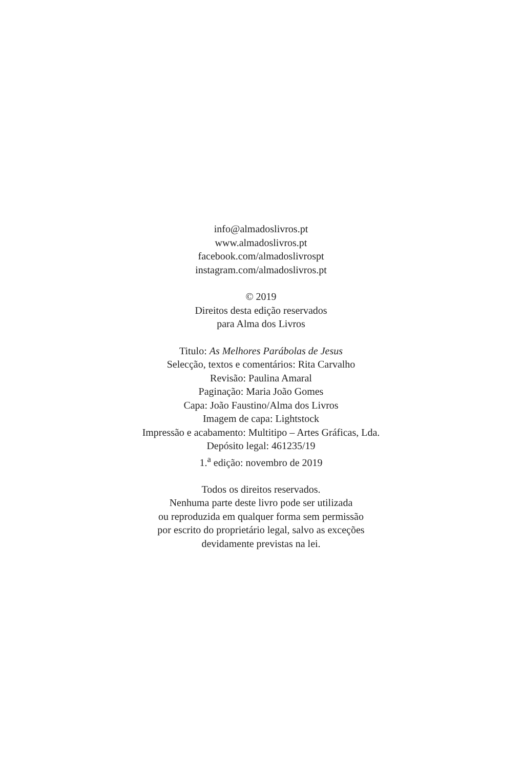info@almadoslivros.pt
www.almadoslivros.pt
facebook.com/almadoslivrospt
instagram.com/almadoslivros.pt
© 2019
Direitos desta edição reservados
para Alma dos Livros
Titulo: As Melhores Parábolas de Jesus
Selecção, textos e comentários: Rita Carvalho
Revisão: Paulina Amaral
Paginação: Maria João Gomes
Capa: João Faustino/Alma dos Livros
Imagem de capa: Lightstock
Impressão e acabamento: Multitipo – Artes Gráficas, Lda.
Depósito legal: 461235/19
1.<sup>a</sup> edição: novembro de 2019
Todos os direitos reservados.
Nenhuma parte deste livro pode ser utilizada
ou reproduzida em qualquer forma sem permissão
por escrito do proprietário legal, salvo as exceções
devidamente previstas na lei.